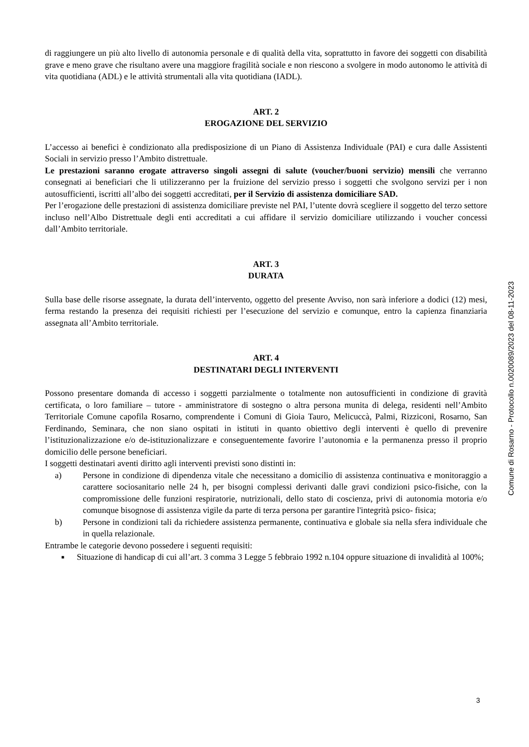di raggiungere un più alto livello di autonomia personale e di qualità della vita, soprattutto in favore dei soggetti con disabilità grave e meno grave che risultano avere una maggiore fragilità sociale e non riescono a svolgere in modo autonomo le attività di vita quotidiana (ADL) e le attività strumentali alla vita quotidiana (IADL).
ART. 2
EROGAZIONE DEL SERVIZIO
L’accesso ai benefici è condizionato alla predisposizione di un Piano di Assistenza Individuale (PAI) e cura dalle Assistenti Sociali in servizio presso l’Ambito distrettuale.
Le prestazioni saranno erogate attraverso singoli assegni di salute (voucher/buoni servizio) mensili che verranno consegnati ai beneficiari che li utilizzeranno per la fruizione del servizio presso i soggetti che svolgono servizi per i non autosufficienti, iscritti all’albo dei soggetti accreditati, per il Servizio di assistenza domiciliare SAD.
Per l’erogazione delle prestazioni di assistenza domiciliare previste nel PAI, l’utente dovrà scegliere il soggetto del terzo settore incluso nell’Albo Distrettuale degli enti accreditati a cui affidare il servizio domiciliare utilizzando i voucher concessi dall’Ambito territoriale.
ART. 3
DURATA
Sulla base delle risorse assegnate, la durata dell’intervento, oggetto del presente Avviso, non sarà inferiore a dodici (12) mesi, ferma restando la presenza dei requisiti richiesti per l’esecuzione del servizio e comunque, entro la capienza finanziaria assegnata all’Ambito territoriale.
ART. 4
DESTINATARI DEGLI INTERVENTI
Possono presentare domanda di accesso i soggetti parzialmente o totalmente non autosufficienti in condizione di gravità certificata, o loro familiare – tutore - amministratore di sostegno o altra persona munita di delega, residenti nell’Ambito Territoriale Comune capofila Rosarno, comprendente i Comuni di Gioia Tauro, Melicuccà, Palmi, Rizziconi, Rosarno, San Ferdinando, Seminara, che non siano ospitati in istituti in quanto obiettivo degli interventi è quello di prevenire l’istituzionalizzazione e/o de-istituzionalizzare e conseguentemente favorire l’autonomia e la permanenza presso il proprio domicilio delle persone beneficiari.
I soggetti destinatari aventi diritto agli interventi previsti sono distinti in:
a) Persone in condizione di dipendenza vitale che necessitano a domicilio di assistenza continuativa e monitoraggio a carattere sociosanitario nelle 24 h, per bisogni complessi derivanti dalle gravi condizioni psico-fisiche, con la compromissione delle funzioni respiratorie, nutrizionali, dello stato di coscienza, privi di autonomia motoria e/o comunque bisognose di assistenza vigile da parte di terza persona per garantire l'integrità psico- fisica;
b) Persone in condizioni tali da richiedere assistenza permanente, continuativa e globale sia nella sfera individuale che in quella relazionale.
Entrambe le categorie devono possedere i seguenti requisiti:
■ Situazione di handicap di cui all’art. 3 comma 3 Legge 5 febbraio 1992 n.104 oppure situazione di invalidità al 100%;
Comune di Rosarno - Protocollo n.0020089/2023 del 08-11-2023
3